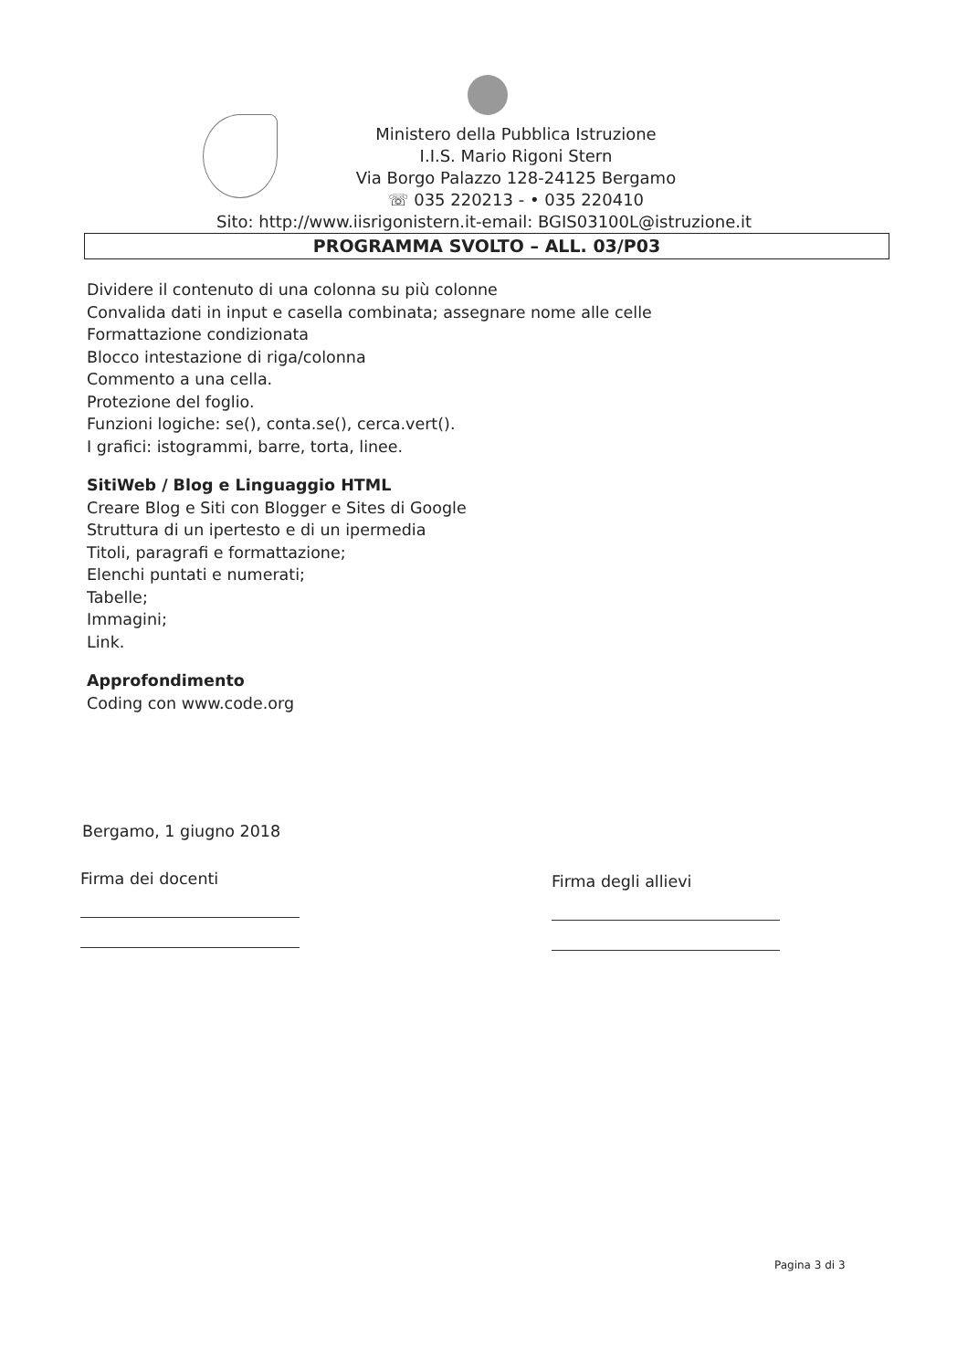Ministero della Pubblica Istruzione
I.I.S. Mario Rigoni Stern
Via Borgo Palazzo 128-24125 Bergamo
☏ 035 220213 - • 035 220410
Sito: http://www.iisrigonistern.it-email: BGIS03100L@istruzione.it
PROGRAMMA SVOLTO – ALL. 03/P03
Dividere il contenuto di una colonna su più colonne
Convalida dati in input e casella combinata; assegnare nome alle celle
Formattazione condizionata
Blocco intestazione di riga/colonna
Commento a una cella.
Protezione del foglio.
Funzioni logiche: se(), conta.se(), cerca.vert().
I grafici: istogrammi, barre, torta, linee.
SitiWeb / Blog e Linguaggio HTML
Creare Blog e Siti con Blogger e Sites di Google
Struttura di un ipertesto e di un ipermedia
Titoli, paragrafi e formattazione;
Elenchi puntati e numerati;
Tabelle;
Immagini;
Link.
Approfondimento
Coding con www.code.org
Bergamo, 1 giugno 2018
Firma dei docenti Firma degli allievi
Pagina 3 di 3